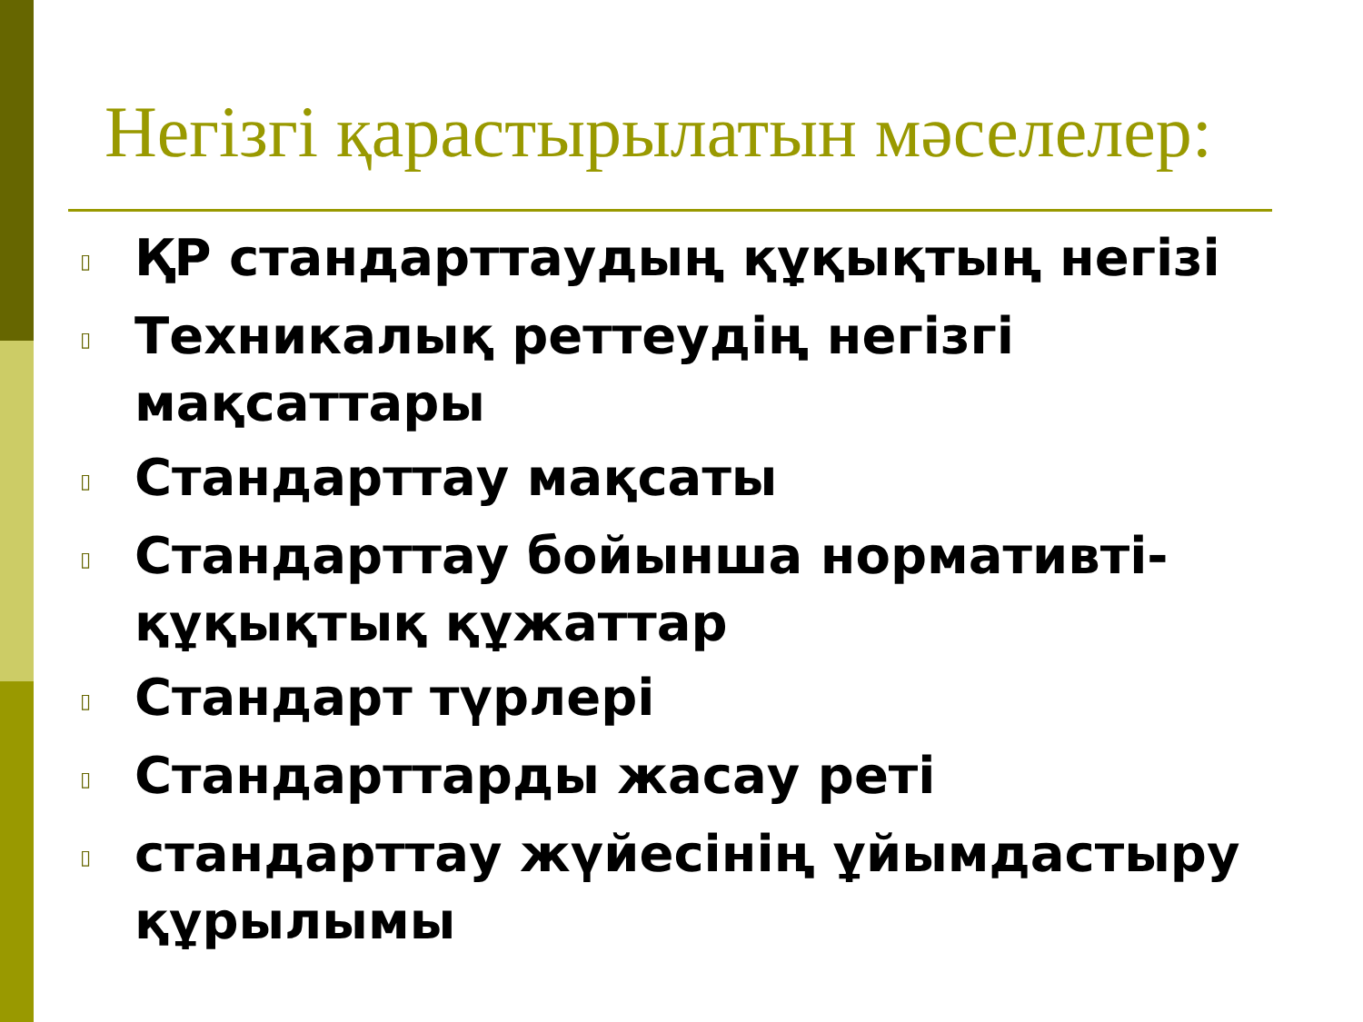Негізгі қарастырылатын мәселелер:
▯ ҚР стандарттаудың құқықтың негізі
▯ Техникалық реттеудің негізгі мақсаттары
▯ Стандарттау мақсаты
▯ Стандарттау бойынша нормативті-құқықтық құжаттар
▯ Стандарт түрлері
▯ Стандарттарды жасау реті
▯ стандарттау жүйесінің ұйымдастыру құрылымы